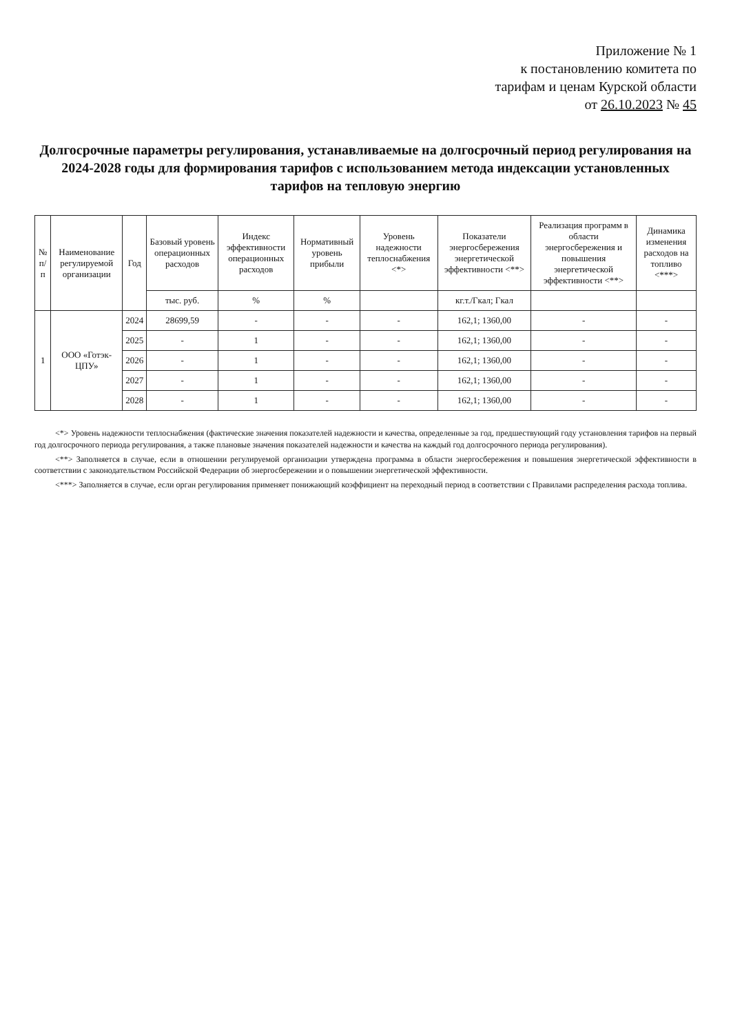Приложение № 1
к постановлению комитета по
тарифам и ценам Курской области
от 26.10.2023 № 45
Долгосрочные параметры регулирования, устанавливаемые на долгосрочный период регулирования на 2024-2028 годы для формирования тарифов с использованием метода индексации установленных тарифов на тепловую энергию
| № п/п | Наименование регулируемой организации | Год | Базовый уровень операционных расходов | Индекс эффективности операционных расходов | Нормативный уровень прибыли | Уровень надежности теплоснабжения <*> | Показатели энергосбережения энергетической эффективности <**> | Реализация программ в области энергосбережения и повышения энергетической эффективности <**> | Динамика изменения расходов на топливо <***> |
| --- | --- | --- | --- | --- | --- | --- | --- | --- | --- |
| | | | тыс. руб. | % | % | | кг.т./Гкал; Гкал | | |
| 1 | ООО «Готэк-ЦПУ» | 2024 | 28699,59 | - | - | - | 162,1; 1360,00 | - | - |
| | | 2025 | - | 1 | - | - | 162,1; 1360,00 | - | - |
| | | 2026 | - | 1 | - | - | 162,1; 1360,00 | - | - |
| | | 2027 | - | 1 | - | - | 162,1; 1360,00 | - | - |
| | | 2028 | - | 1 | - | - | 162,1; 1360,00 | - | - |
<*> Уровень надежности теплоснабжения (фактические значения показателей надежности и качества, определенные за год, предшествующий году установления тарифов на первый год долгосрочного периода регулирования, а также плановые значения показателей надежности и качества на каждый год долгосрочного периода регулирования).
<**> Заполняется в случае, если в отношении регулируемой организации утверждена программа в области энергосбережения и повышения энергетической эффективности в соответствии с законодательством Российской Федерации об энергосбережении и о повышении энергетической эффективности.
<***> Заполняется в случае, если орган регулирования применяет понижающий коэффициент на переходный период в соответствии с Правилами распределения расхода топлива.